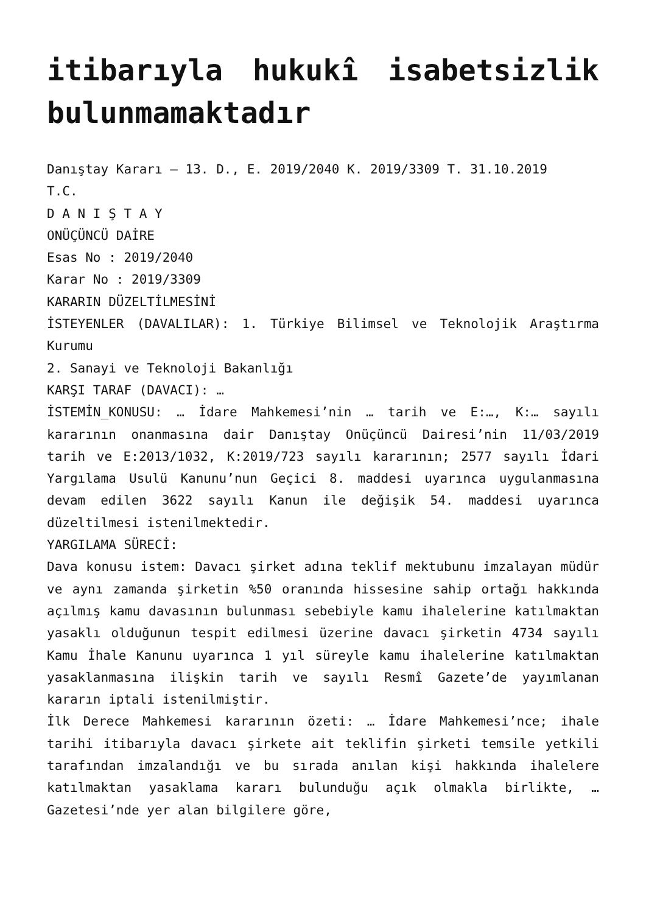itibarıyla hukukî isabetsizlik bulunmamaktadır
Danıştay Kararı – 13. D., E. 2019/2040 K. 2019/3309 T. 31.10.2019
T.C.
D A N I Ş T A Y
ONÜÇÜNCÜ DAİRE
Esas No : 2019/2040
Karar No : 2019/3309
KARARIN DÜZELTİLMESİNİ
İSTEYENLER (DAVALILAR): 1. Türkiye Bilimsel ve Teknolojik Araştırma Kurumu
2. Sanayi ve Teknoloji Bakanlığı
KARŞI TARAF (DAVACI): …
İSTEMİN_KONUSU: … İdare Mahkemesi’nin … tarih ve E:…, K:… sayılı kararının onanmasına dair Danıştay Onüçüncü Dairesi’nin 11/03/2019 tarih ve E:2013/1032, K:2019/723 sayılı kararının; 2577 sayılı İdari Yargılama Usulü Kanunu’nun Geçici 8. maddesi uyarınca uygulanmasına devam edilen 3622 sayılı Kanun ile değişik 54. maddesi uyarınca düzeltilmesi istenilmektedir.
YARGILAMA SÜRECİ:
Dava konusu istem: Davacı şirket adına teklif mektubunu imzalayan müdür ve aynı zamanda şirketin %50 oranında hissesine sahip ortağı hakkında açılmış kamu davasının bulunması sebebiyle kamu ihalelerine katılmaktan yasaklı olduğunun tespit edilmesi üzerine davacı şirketin 4734 sayılı Kamu İhale Kanunu uyarınca 1 yıl süreyle kamu ihalelerine katılmaktan yasaklanmasına ilişkin tarih ve sayılı Resmî Gazete’de yayımlanan kararın iptali istenilmiştir.
İlk Derece Mahkemesi kararının özeti: … İdare Mahkemesi’nce; ihale tarihi itibarıyla davacı şirkete ait teklifin şirketi temsile yetkili tarafından imzalandığı ve bu sırada anılan kişi hakkında ihalelere katılmaktan yasaklama kararı bulunduğu açık olmakla birlikte, … Gazetesi’nde yer alan bilgilere göre,